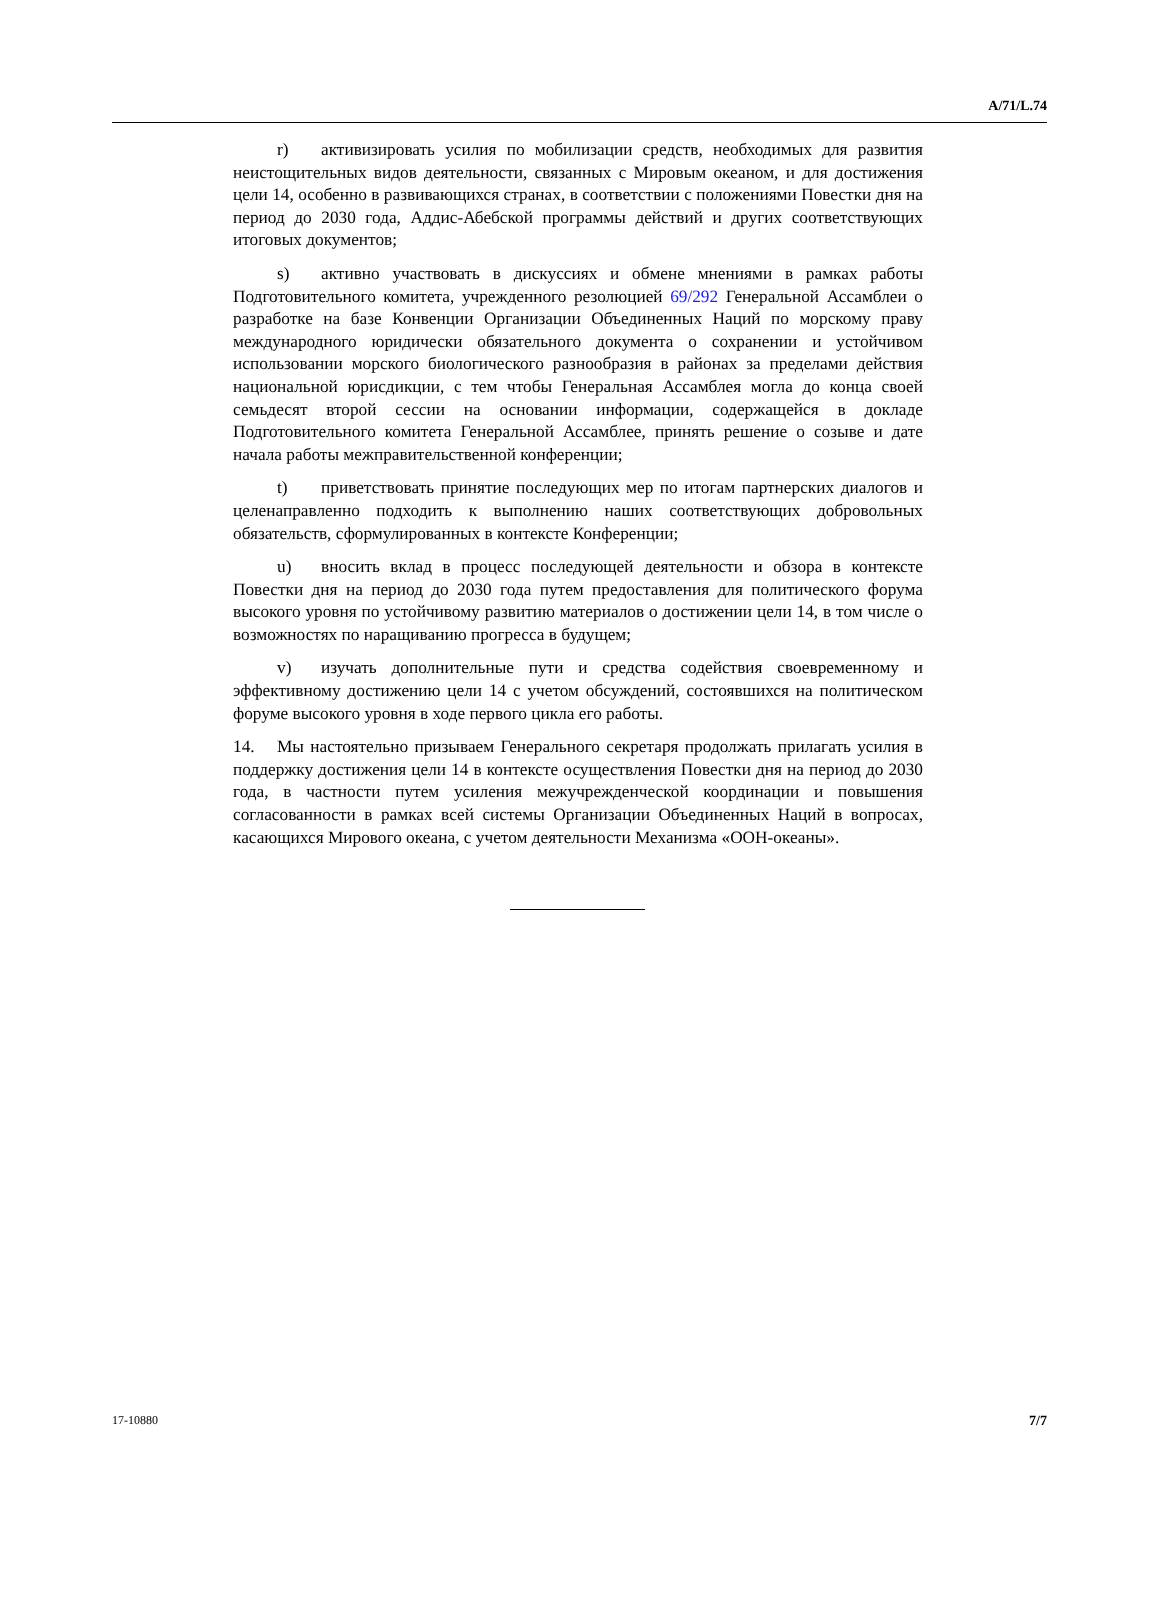A/71/L.74
r) активизировать усилия по мобилизации средств, необходимых для развития неистощительных видов деятельности, связанных с Мировым океаном, и для достижения цели 14, особенно в развивающихся странах, в соответствии с положениями Повестки дня на период до 2030 года, Аддис-Абебской программы действий и других соответствующих итоговых документов;
s) активно участвовать в дискуссиях и обмене мнениями в рамках работы Подготовительного комитета, учрежденного резолюцией 69/292 Генеральной Ассамблеи о разработке на базе Конвенции Организации Объединенных Наций по морскому праву международного юридически обязательного документа о сохранении и устойчивом использовании морского биологического разнообразия в районах за пределами действия национальной юрисдикции, с тем чтобы Генеральная Ассамблея могла до конца своей семьдесят второй сессии на основании информации, содержащейся в докладе Подготовительного комитета Генеральной Ассамблее, принять решение о созыве и дате начала работы межправительственной конференции;
t) приветствовать принятие последующих мер по итогам партнерских диалогов и целенаправленно подходить к выполнению наших соответствующих добровольных обязательств, сформулированных в контексте Конференции;
u) вносить вклад в процесс последующей деятельности и обзора в контексте Повестки дня на период до 2030 года путем предоставления для политического форума высокого уровня по устойчивому развитию материалов о достижении цели 14, в том числе о возможностях по наращиванию прогресса в будущем;
v) изучать дополнительные пути и средства содействия своевременному и эффективному достижению цели 14 с учетом обсуждений, состоявшихся на политическом форуме высокого уровня в ходе первого цикла его работы.
14. Мы настоятельно призываем Генерального секретаря продолжать прилагать усилия в поддержку достижения цели 14 в контексте осуществления Повестки дня на период до 2030 года, в частности путем усиления межучрежденческой координации и повышения согласованности в рамках всей системы Организации Объединенных Наций в вопросах, касающихся Мирового океана, с учетом деятельности Механизма «ООН-океаны».
17-10880 7/7